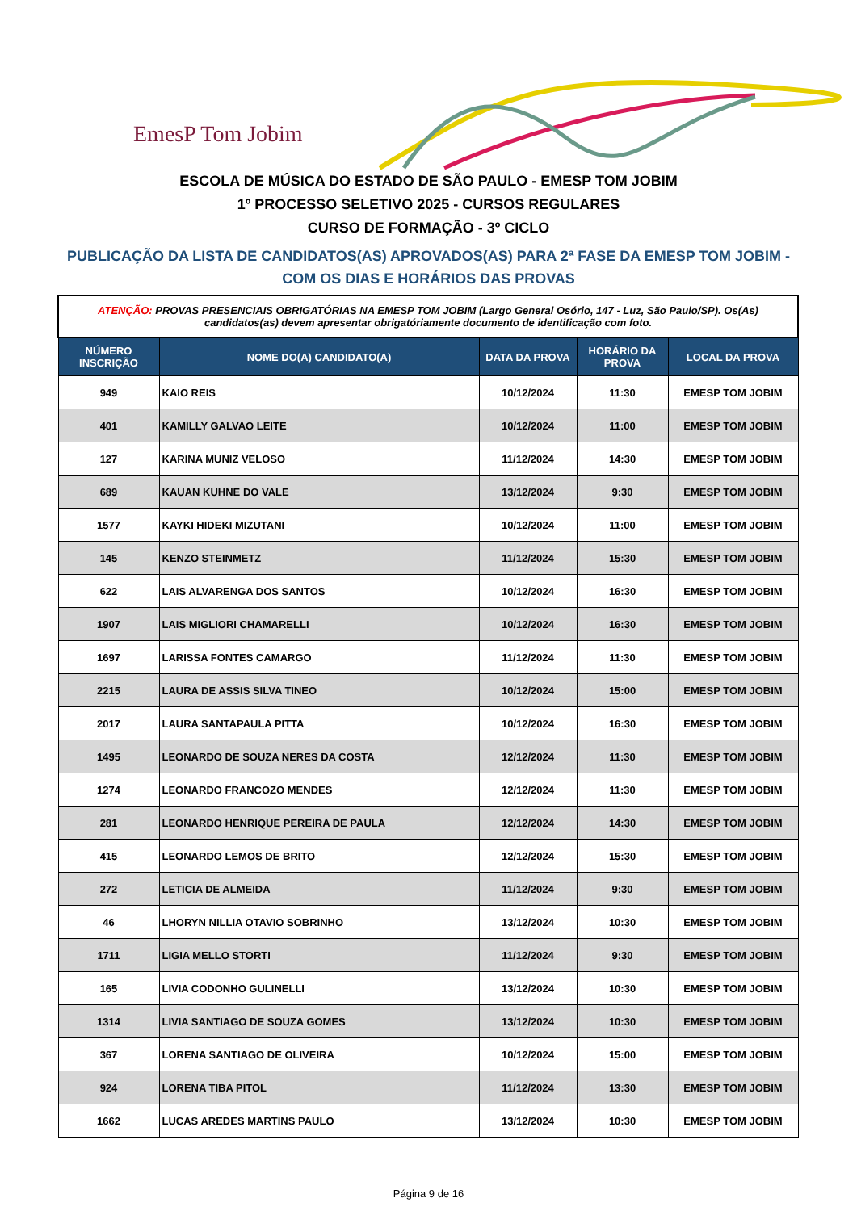EmesP Tom Jobim
ESCOLA DE MÚSICA DO ESTADO DE SÃO PAULO - EMESP TOM JOBIM
1º PROCESSO SELETIVO 2025 - CURSOS REGULARES
CURSO DE FORMAÇÃO - 3º CICLO
PUBLICAÇÃO DA LISTA DE CANDIDATOS(AS) APROVADOS(AS) PARA 2ª FASE DA EMESP TOM JOBIM - COM OS DIAS E HORÁRIOS DAS PROVAS
| ATENÇÃO: PROVAS PRESENCIAIS OBRIGATÓRIAS NA EMESP TOM JOBIM (Largo General Osório, 147 - Luz, São Paulo/SP). Os(As) candidatos(as) devem apresentar obrigatóriamente documento de identificação com foto. | | | | |
| NÚMERO INSCRIÇÃO | NOME DO(A) CANDIDATO(A) | DATA DA PROVA | HORÁRIO DA PROVA | LOCAL DA PROVA |
| 949 | KAIO REIS | 10/12/2024 | 11:30 | EMESP TOM JOBIM |
| 401 | KAMILLY GALVAO LEITE | 10/12/2024 | 11:00 | EMESP TOM JOBIM |
| 127 | KARINA MUNIZ VELOSO | 11/12/2024 | 14:30 | EMESP TOM JOBIM |
| 689 | KAUAN KUHNE DO VALE | 13/12/2024 | 9:30 | EMESP TOM JOBIM |
| 1577 | KAYKI HIDEKI MIZUTANI | 10/12/2024 | 11:00 | EMESP TOM JOBIM |
| 145 | KENZO STEINMETZ | 11/12/2024 | 15:30 | EMESP TOM JOBIM |
| 622 | LAIS ALVARENGA DOS SANTOS | 10/12/2024 | 16:30 | EMESP TOM JOBIM |
| 1907 | LAIS MIGLIORI CHAMARELLI | 10/12/2024 | 16:30 | EMESP TOM JOBIM |
| 1697 | LARISSA FONTES CAMARGO | 11/12/2024 | 11:30 | EMESP TOM JOBIM |
| 2215 | LAURA DE ASSIS SILVA TINEO | 10/12/2024 | 15:00 | EMESP TOM JOBIM |
| 2017 | LAURA SANTAPAULA PITTA | 10/12/2024 | 16:30 | EMESP TOM JOBIM |
| 1495 | LEONARDO DE SOUZA NERES DA COSTA | 12/12/2024 | 11:30 | EMESP TOM JOBIM |
| 1274 | LEONARDO FRANCOZO MENDES | 12/12/2024 | 11:30 | EMESP TOM JOBIM |
| 281 | LEONARDO HENRIQUE PEREIRA DE PAULA | 12/12/2024 | 14:30 | EMESP TOM JOBIM |
| 415 | LEONARDO LEMOS DE BRITO | 12/12/2024 | 15:30 | EMESP TOM JOBIM |
| 272 | LETICIA DE ALMEIDA | 11/12/2024 | 9:30 | EMESP TOM JOBIM |
| 46 | LHORYN NILLIA OTAVIO SOBRINHO | 13/12/2024 | 10:30 | EMESP TOM JOBIM |
| 1711 | LIGIA MELLO STORTI | 11/12/2024 | 9:30 | EMESP TOM JOBIM |
| 165 | LIVIA CODONHO GULINELLI | 13/12/2024 | 10:30 | EMESP TOM JOBIM |
| 1314 | LIVIA SANTIAGO DE SOUZA GOMES | 13/12/2024 | 10:30 | EMESP TOM JOBIM |
| 367 | LORENA SANTIAGO DE OLIVEIRA | 10/12/2024 | 15:00 | EMESP TOM JOBIM |
| 924 | LORENA TIBA PITOL | 11/12/2024 | 13:30 | EMESP TOM JOBIM |
| 1662 | LUCAS AREDES MARTINS PAULO | 13/12/2024 | 10:30 | EMESP TOM JOBIM |
Página 9 de 16